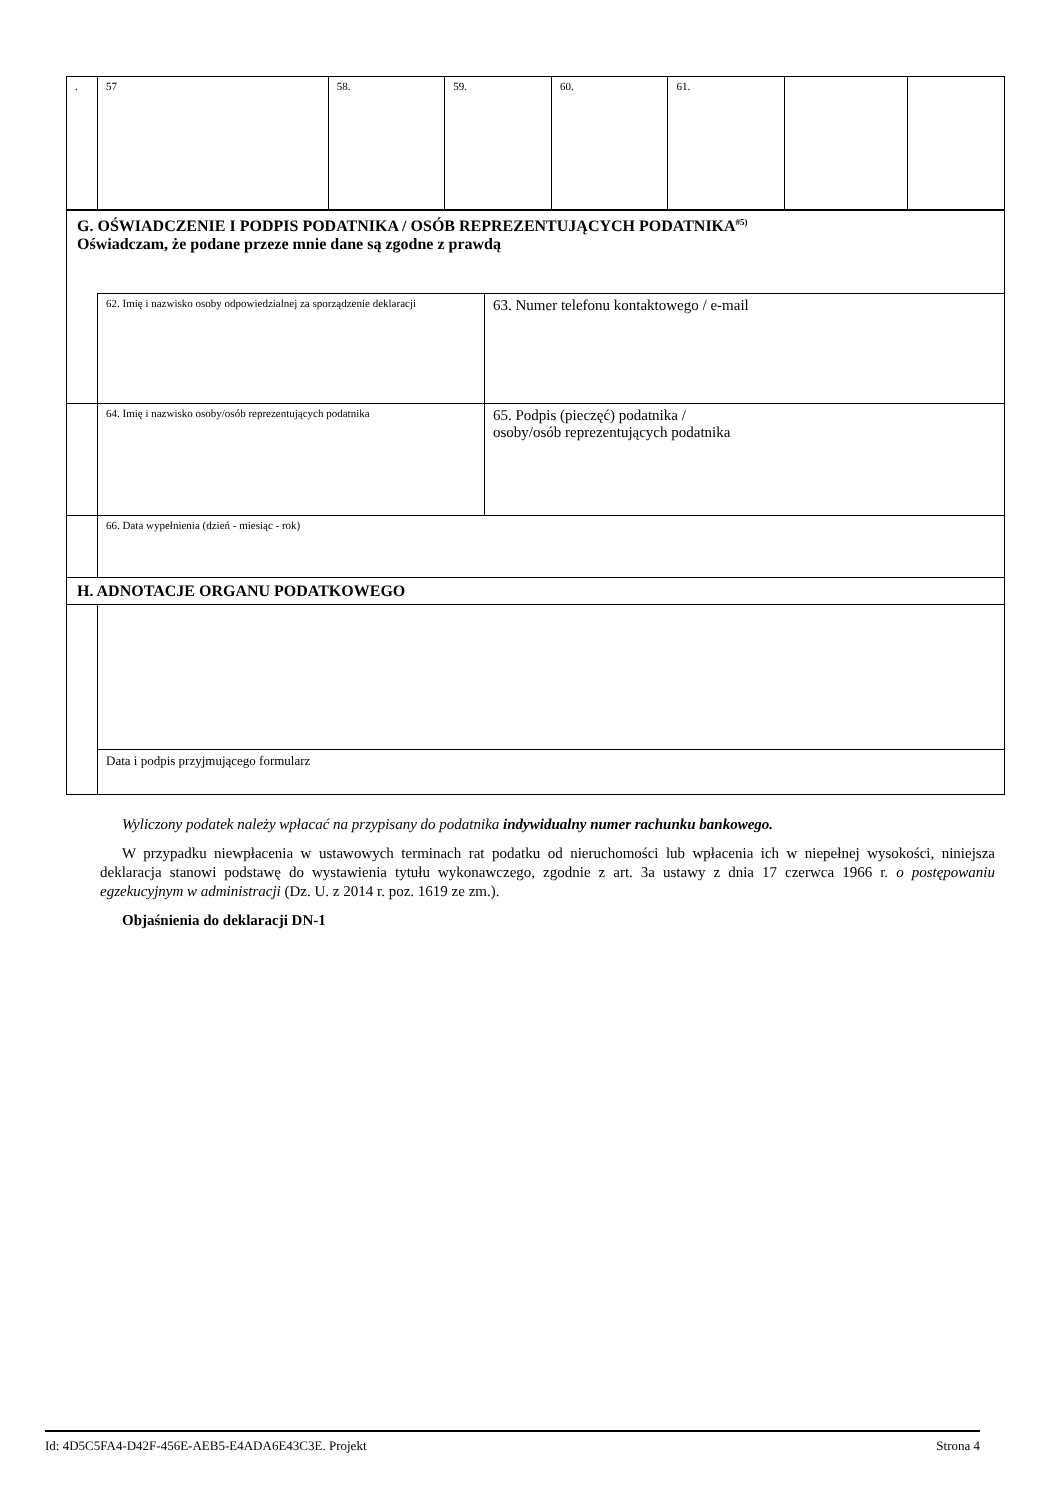| . | 57 | 58. | 59. | 60. | 61. | | |
| G. OŚWIADCZENIE I PODPIS PODATNIKA / OSÓB REPREZENTUJĄCYCH PODATNIKA<sup>#5)</sup> Oświadczam, że podane przeze mnie dane są zgodne z prawdą | | |
| | 62. Imię i nazwisko osoby odpowiedzialnej za sporządzenie deklaracji | 63. Numer telefonu kontaktowego / e-mail |
| | 64. Imię i nazwisko osoby/osób reprezentujących podatnika | 65. Podpis (pieczęć) podatnika / osoby/osób reprezentujących podatnika |
| | 66. Data wypełnienia (dzień - miesiąc - rok) | |
| H. ADNOTACJE ORGANU PODATKOWEGO | | |
| | Data i podpis przyjmującego formularz | |
Wyliczony podatek należy wpłacać na przypisany do podatnika indywidualny numer rachunku bankowego.
W przypadku niewpłacenia w ustawowych terminach rat podatku od nieruchomości lub wpłacenia ich w niepełnej wysokości, niniejsza deklaracja stanowi podstawę do wystawienia tytułu wykonawczego, zgodnie z art. 3a ustawy z dnia 17 czerwca 1966 r. o postępowaniu egzekucyjnym w administracji (Dz. U. z 2014 r. poz. 1619 ze zm.).
Objaśnienia do deklaracji DN-1
Id: 4D5C5FA4-D42F-456E-AEB5-E4ADA6E43C3E. Projekt Strona 4